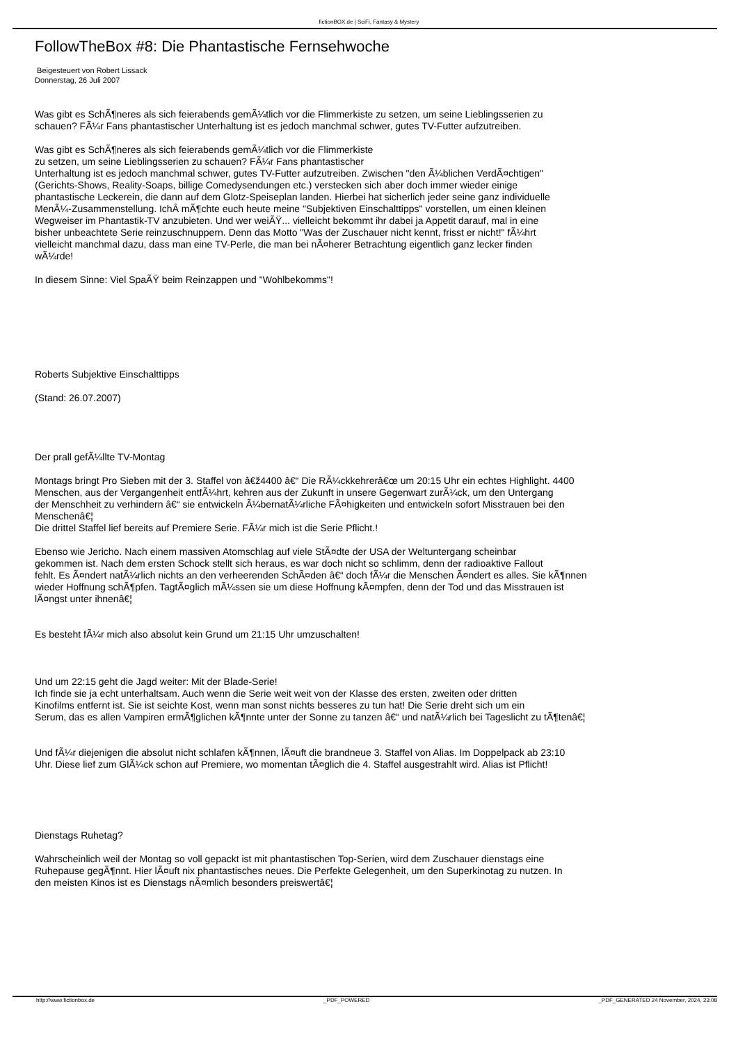fictionBOX.de | SciFi, Fantasy & Mystery
FollowTheBox #8: Die Phantastische Fernsehwoche
Beigesteuert von Robert Lissack
Donnerstag, 26 Juli 2007
Was gibt es SchÃ¶neres als sich feierabends gemÃ¼tlich vor die Flimmerkiste zu setzen, um seine Lieblingsserien zu
schauen? FÃ¼r Fans phantastischer Unterhaltung ist es jedoch manchmal schwer, gutes TV-Futter aufzutreiben.
Was gibt es SchÃ¶neres als sich feierabends gemÃ¼tlich vor die Flimmerkiste
zu setzen, um seine Lieblingsserien zu schauen? FÃ¼r Fans phantastischer
Unterhaltung ist es jedoch manchmal schwer, gutes TV-Futter aufzutreiben. Zwischen "den Ã¼blichen VerdÃ¤chtigen"
(Gerichts-Shows, Reality-Soaps, billige Comedysendungen etc.) verstecken sich aber doch immer wieder einige
phantastische Leckerein, die dann auf dem Glotz-Speiseplan landen. Hierbei hat sicherlich jeder seine ganz individuelle
MenÃ¼-Zusammenstellung. IchÂ mÃ¶chte euch heute meine "Subjektiven Einschalttipps" vorstellen, um einen kleinen
Wegweiser im Phantastik-TV anzubieten. Und wer weiÃŸ... vielleicht bekommt ihr dabei ja Appetit darauf, mal in eine
bisher unbeachtete Serie reinzuschnuppern. Denn das Motto "Was der Zuschauer nicht kennt, frisst er nicht!" fÃ¼hrt
vielleicht manchmal dazu, dass man eine TV-Perle, die man bei nÃ¤herer Betrachtung eigentlich ganz lecker finden
wÃ¼rde!
In diesem Sinne: Viel SpaÃŸ beim Reinzappen und "Wohlbekomms"!
Roberts Subjektive Einschalttipps
(Stand: 26.07.2007)
Der prall gefÃ¼llte TV-Montag
Montags bringt Pro Sieben mit der 3. Staffel von â€ž4400 â€“ Die RÃ¼ckkehrerâ€œ um 20:15 Uhr ein echtes Highlight. 4400
Menschen, aus der Vergangenheit entfÃ¼hrt, kehren aus der Zukunft in unsere Gegenwart zurÃ¼ck, um den Untergang
der Menschheit zu verhindern â€“ sie entwickeln Ã¼bernatÃ¼rliche FÃ¤higkeiten und entwickeln sofort Misstrauen bei den
Menschenâ€¦
Die drittel Staffel lief bereits auf Premiere Serie. FÃ¼r mich ist die Serie Pflicht.!
Ebenso wie Jericho. Nach einem massiven Atomschlag auf viele StÃ¤dte der USA der Weltuntergang scheinbar
gekommen ist. Nach dem ersten Schock stellt sich heraus, es war doch nicht so schlimm, denn der radioaktive Fallout
fehlt. Es Ã¤ndert natÃ¼rlich nichts an den verheerenden SchÃ¤den â€“ doch fÃ¼r die Menschen Ã¤ndert es alles. Sie kÃ¶nnen
wieder Hoffnung schÃ¶pfen. TagtÃ¤glich mÃ¼ssen sie um diese Hoffnung kÃ¤mpfen, denn der Tod und das Misstrauen ist
lÃ¤ngst unter ihnenâ€¦
Es besteht fÃ¼r mich also absolut kein Grund um 21:15 Uhr umzuschalten!
Und um 22:15 geht die Jagd weiter: Mit der Blade-Serie!
Ich finde sie ja echt unterhaltsam. Auch wenn die Serie weit weit von der Klasse des ersten, zweiten oder dritten
Kinofilms entfernt ist. Sie ist seichte Kost, wenn man sonst nichts besseres zu tun hat! Die Serie dreht sich um ein
Serum, das es allen Vampiren ermÃ¶glichen kÃ¶nnte unter der Sonne zu tanzen â€“ und natÃ¼rlich bei Tageslicht zu tÃ¶tenâ€¦
Und fÃ¼r diejenigen die absolut nicht schlafen kÃ¶nnen, lÃ¤uft die brandneue 3. Staffel von Alias. Im Doppelpack ab 23:10
Uhr. Diese lief zum GlÃ¼ck schon auf Premiere, wo momentan tÃ¤glich die 4. Staffel ausgestrahlt wird. Alias ist Pflicht!
Dienstags Ruhetag?
Wahrscheinlich weil der Montag so voll gepackt ist mit phantastischen Top-Serien, wird dem Zuschauer dienstags eine
Ruhepause gegÃ¶nnt. Hier lÃ¤uft nix phantastisches neues. Die Perfekte Gelegenheit, um den Superkinotag zu nutzen. In
den meisten Kinos ist es Dienstags nÃ¤mlich besonders preiswertâ€¦
http://www.fictionbox.de _PDF_POWERED _PDF_GENERATED 24 November, 2024, 23:08